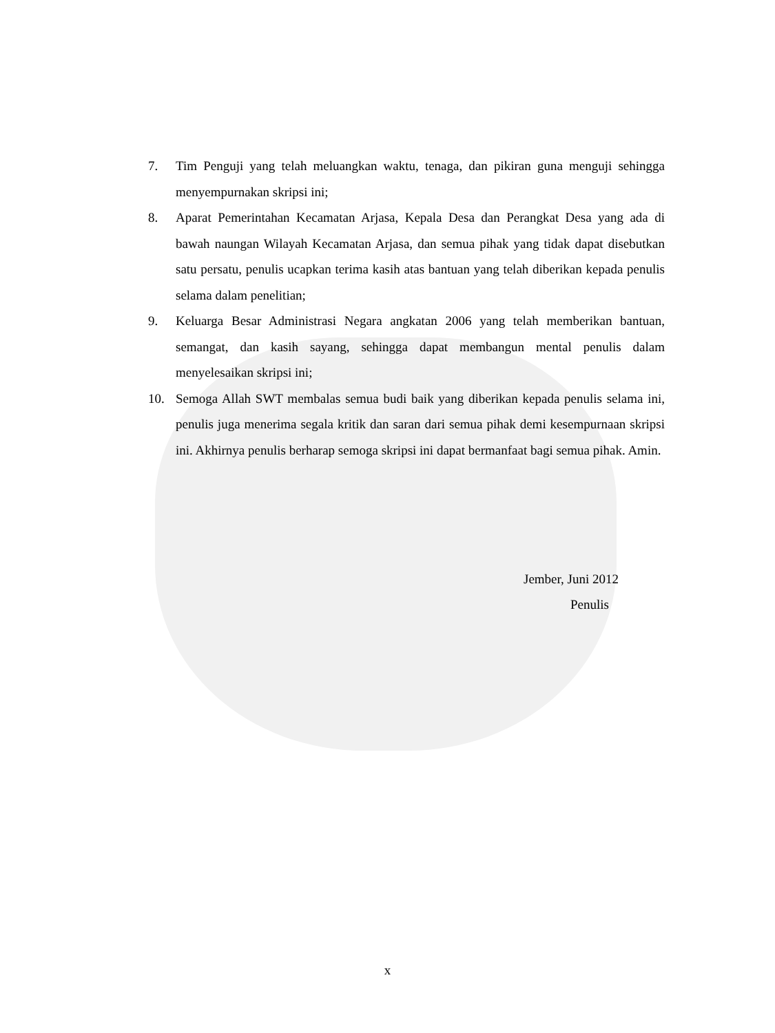7. Tim Penguji yang telah meluangkan waktu, tenaga, dan pikiran guna menguji sehingga menyempurnakan skripsi ini;
8. Aparat Pemerintahan Kecamatan Arjasa, Kepala Desa dan Perangkat Desa yang ada di bawah naungan Wilayah Kecamatan Arjasa, dan semua pihak yang tidak dapat disebutkan satu persatu, penulis ucapkan terima kasih atas bantuan yang telah diberikan kepada penulis selama dalam penelitian;
9. Keluarga Besar Administrasi Negara angkatan 2006 yang telah memberikan bantuan, semangat, dan kasih sayang, sehingga dapat membangun mental penulis dalam menyelesaikan skripsi ini;
10. Semoga Allah SWT membalas semua budi baik yang diberikan kepada penulis selama ini, penulis juga menerima segala kritik dan saran dari semua pihak demi kesempurnaan skripsi ini. Akhirnya penulis berharap semoga skripsi ini dapat bermanfaat bagi semua pihak. Amin.
Jember, Juni 2012
Penulis
x